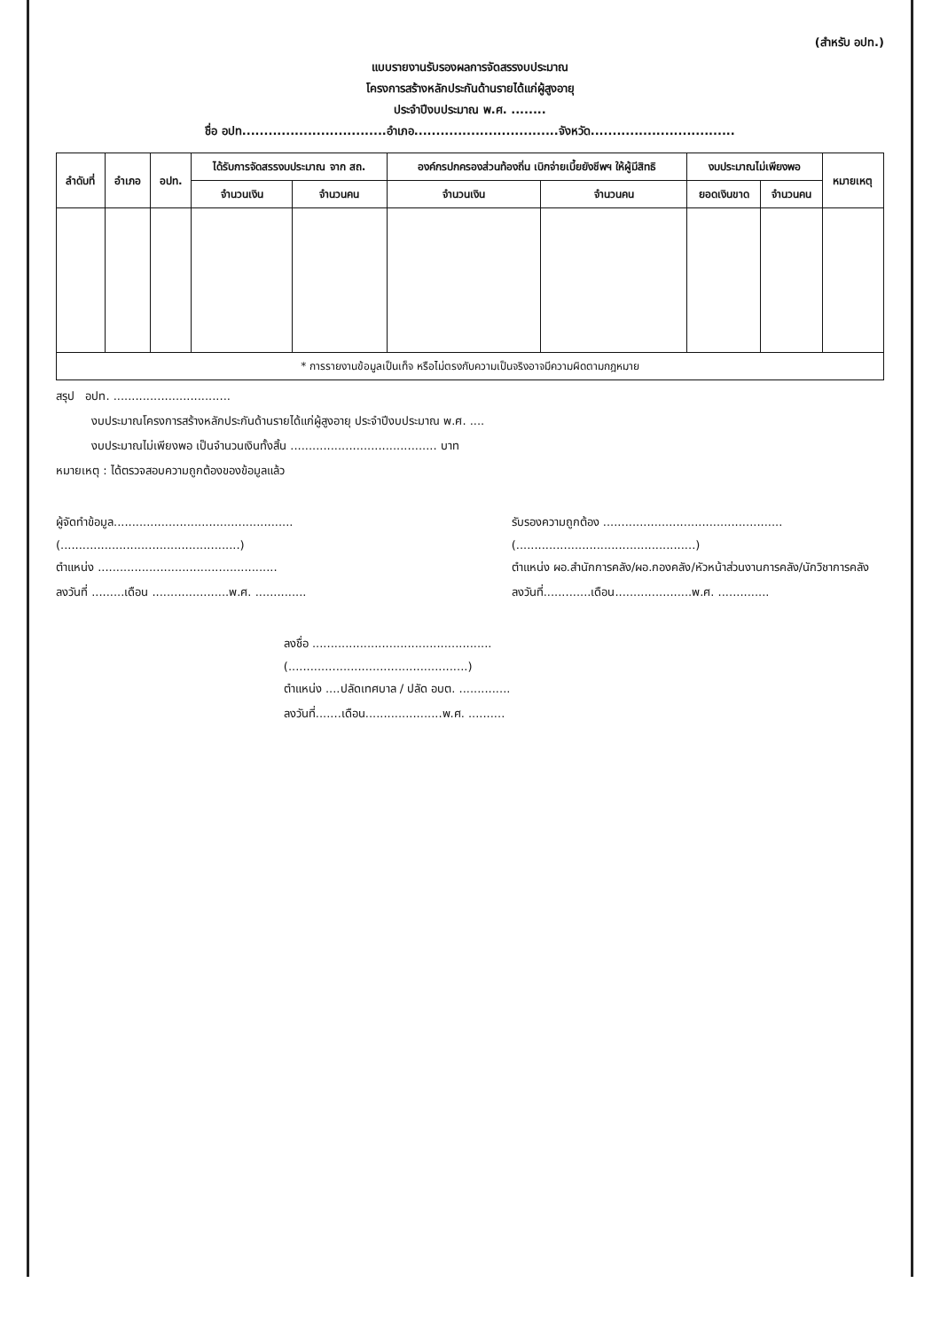(สำหรับ อปท.)
แบบรายงานรับรองผลการจัดสรรงบประมาณ
โครงการสร้างหลักประกันด้านรายได้แก่ผู้สูงอายุ
ประจำปีงบประมาณ พ.ศ. ........
ชื่อ อปท.................................อำเภอ.................................จังหวัด.................................
| ลำดับที่ | อำเภอ | อปท. | ได้รับการจัดสรรงบประมาณ จาก สถ. | | องค์กรปกครองส่วนท้องถิ่น เบิกจ่ายเบี้ยยังชีพฯ ให้ผู้มีสิทธิ | | งบประมาณไม่เพียงพอ | | หมายเหตุ |
| --- | --- | --- | --- | --- | --- | --- | --- | --- | --- |
| | | | จำนวนเงิน | จำนวนคน | จำนวนเงิน | จำนวนคน | ยอดเงินขาด | จำนวนคน | |
| * การรายงานข้อมูลเป็นเท็จ หรือไม่ตรงกับความเป็นจริงอาจมีความผิดตามกฎหมาย | | | | | | | | | |
สรุป อปท. ................................
งบประมาณโครงการสร้างหลักประกันด้านรายได้แก่ผู้สูงอายุ ประจำปีงบประมาณ พ.ศ. ....
งบประมาณไม่เพียงพอ เป็นจำนวนเงินทั้งสิ้น ........................................ บาท
หมายเหตุ : ได้ตรวจสอบความถูกต้องของข้อมูลแล้ว
ผู้จัดทำข้อมูล.................................................
(.................................................)
ตำแหน่ง .................................................
ลงวันที่ .........เดือน .....................พ.ศ. ..............
รับรองความถูกต้อง .................................................
(.................................................)
ตำแหน่ง ผอ.สำนักการคลัง/ผอ.กองคลัง/หัวหน้าส่วนงานการคลัง/นักวิชาการคลัง
ลงวันที่.............เดือน.....................พ.ศ. ..............
ลงชื่อ .................................................
(.................................................)
ตำแหน่ง ....ปลัดเทศบาล / ปลัด อบต. ..............
ลงวันที่.......เดือน.....................พ.ศ. ..........